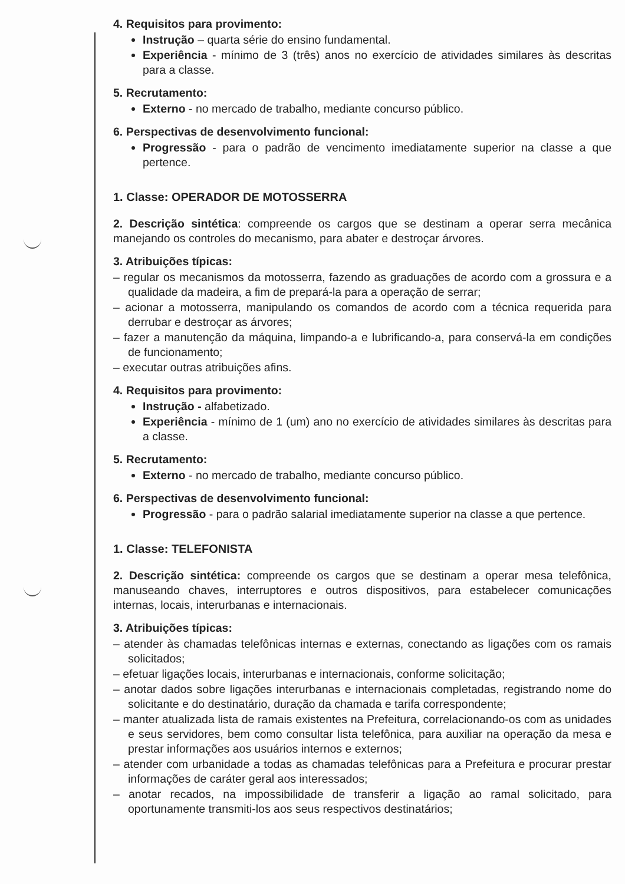4. Requisitos para provimento:
Instrução – quarta série do ensino fundamental.
Experiência - mínimo de 3 (três) anos no exercício de atividades similares às descritas para a classe.
5. Recrutamento:
Externo - no mercado de trabalho, mediante concurso público.
6. Perspectivas de desenvolvimento funcional:
Progressão - para o padrão de vencimento imediatamente superior na classe a que pertence.
1. Classe: OPERADOR DE MOTOSSERRA
2. Descrição sintética: compreende os cargos que se destinam a operar serra mecânica manejando os controles do mecanismo, para abater e destroçar árvores.
3. Atribuições típicas:
– regular os mecanismos da motosserra, fazendo as graduações de acordo com a grossura e a qualidade da madeira, a fim de prepará-la para a operação de serrar;
– acionar a motosserra, manipulando os comandos de acordo com a técnica requerida para derrubar e destroçar as árvores;
– fazer a manutenção da máquina, limpando-a e lubrificando-a, para conservá-la em condições de funcionamento;
– executar outras atribuições afins.
4. Requisitos para provimento:
Instrução - alfabetizado.
Experiência - mínimo de 1 (um) ano no exercício de atividades similares às descritas para a classe.
5. Recrutamento:
Externo - no mercado de trabalho, mediante concurso público.
6. Perspectivas de desenvolvimento funcional:
Progressão - para o padrão salarial imediatamente superior na classe a que pertence.
1. Classe: TELEFONISTA
2. Descrição sintética: compreende os cargos que se destinam a operar mesa telefônica, manuseando chaves, interruptores e outros dispositivos, para estabelecer comunicações internas, locais, interurbanas e internacionais.
3. Atribuições típicas:
– atender às chamadas telefônicas internas e externas, conectando as ligações com os ramais solicitados;
– efetuar ligações locais, interurbanas e internacionais, conforme solicitação;
– anotar dados sobre ligações interurbanas e internacionais completadas, registrando nome do solicitante e do destinatário, duração da chamada e tarifa correspondente;
– manter atualizada lista de ramais existentes na Prefeitura, correlacionando-os com as unidades e seus servidores, bem como consultar lista telefônica, para auxiliar na operação da mesa e prestar informações aos usuários internos e externos;
– atender com urbanidade a todas as chamadas telefônicas para a Prefeitura e procurar prestar informações de caráter geral aos interessados;
– anotar recados, na impossibilidade de transferir a ligação ao ramal solicitado, para oportunamente transmiti-los aos seus respectivos destinatários;